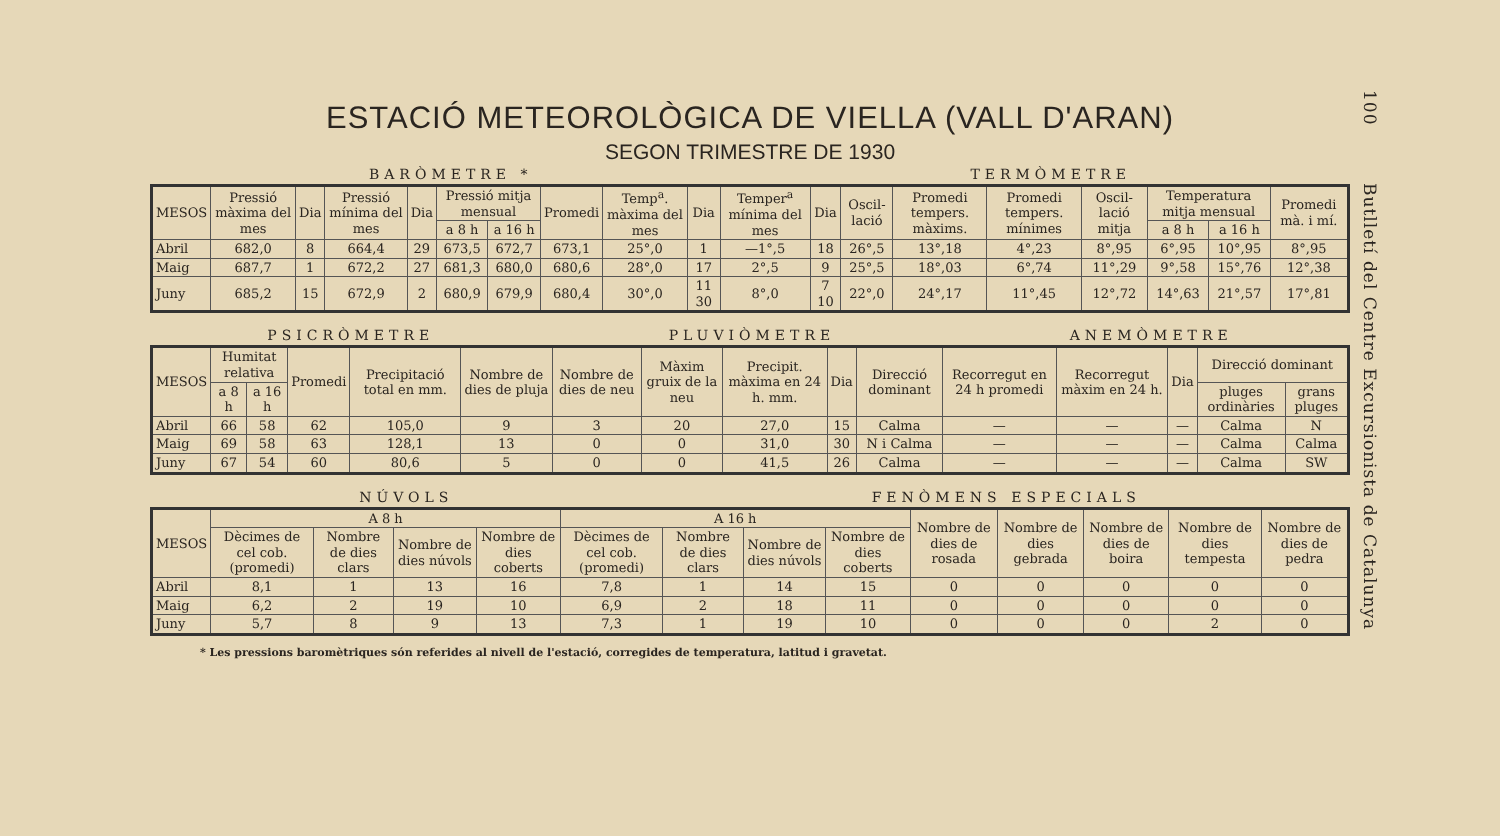100 Butlletí del Centre Excursionista de Catalunya
ESTACIÓ METEOROLÒGICA DE VIELLA (VALL D'ARAN)
SEGON TRIMESTRE DE 1930
BARÒMETRE * TERMÒMETRE
| MESOS | Pressió màxima del mes | Dia | Pressió mínima del mes | Dia | Pressió mitja mensual | | Promedi | Temp<sup>a</sup>. màxima del mes | Dia | Temper<sup>a</sup> mínima del mes | Dia | Oscil-lació | Promedi tempers. màxims. | Promedi tempers. mínimes | Oscil-lació mitja | Temperatura mitja mensual | | Promedi mà. i mí. |
| --- | --- | --- | --- | --- | --- | --- | --- | --- | --- | --- | --- | --- | --- | --- | --- | --- | --- | --- |
| | | | | | a 8 h | a 16 h | | | | | | | | | | a 8 h | a 16 h | |
| Abril | 682,0 | 8 | 664,4 | 29 | 673,5 | 672,7 | 673,1 | 25°,0 | 1 | —1°,5 | 18 | 26°,5 | 13°,18 | 4°,23 | 8°,95 | 6°,95 | 10°,95 | 8°,95 |
| Maig | 687,7 | 1 | 672,2 | 27 | 681,3 | 680,0 | 680,6 | 28°,0 | 17 | 2°,5 | 9 | 25°,5 | 18°,03 | 6°,74 | 11°,29 | 9°,58 | 15°,76 | 12°,38 |
| Juny | 685,2 | 15 | 672,9 | 2 | 680,9 | 679,9 | 680,4 | 30°,0 | 11 30 | 8°,0 | 7 10 | 22°,0 | 24°,17 | 11°,45 | 12°,72 | 14°,63 | 21°,57 | 17°,81 |
PSICRÒMETRE PLUVIÒMETRE ANEMÒMETRE
| MESOS | Humitat relativa | | Promedi | Precipitació total en mm. | Nombre de dies de pluja | Nombre de dies de neu | Màxim gruix de la neu | Precipit. màxima en 24 h. mm. | Dia | Direcció dominant | Recorregut en 24 h promedi | Recorregut màxim en 24 h. | Dia | Direcció dominant | |
| --- | --- | --- | --- | --- | --- | --- | --- | --- | --- | --- | --- | --- | --- | --- | --- |
| | a 8 h | a 16 h | | | | | | | | | | | | pluges ordinàries | grans pluges |
| Abril | 66 | 58 | 62 | 105,0 | 9 | 3 | 20 | 27,0 | 15 | Calma | — | — | — | Calma | N |
| Maig | 69 | 58 | 63 | 128,1 | 13 | 0 | 0 | 31,0 | 30 | N i Calma | — | — | — | Calma | Calma |
| Juny | 67 | 54 | 60 | 80,6 | 5 | 0 | 0 | 41,5 | 26 | Calma | — | — | — | Calma | SW |
NÚVOLS FENÒMENS ESPECIALS
| MESOS | A 8 h | | | | A 16 h | | | | Nombre de dies de rosada | Nombre de dies gebrada | Nombre de dies de boira | Nombre de dies tempesta | Nombre de dies de pedra |
| --- | --- | --- | --- | --- | --- | --- | --- | --- | --- | --- | --- | --- | --- |
| | Dècimes de cel cob. (promedi) | Nombre de dies clars | Nombre de dies núvols | Nombre de dies coberts | Dècimes de cel cob. (promedi) | Nombre de dies clars | Nombre de dies núvols | Nombre de dies coberts | | | | | |
| Abril | 8,1 | 1 | 13 | 16 | 7,8 | 1 | 14 | 15 | 0 | 0 | 0 | 0 | 0 |
| Maig | 6,2 | 2 | 19 | 10 | 6,9 | 2 | 18 | 11 | 0 | 0 | 0 | 0 | 0 |
| Juny | 5,7 | 8 | 9 | 13 | 7,3 | 1 | 19 | 10 | 0 | 0 | 0 | 2 | 0 |
* Les pressions baromètriques són referides al nivell de l'estació, corregides de temperatura, latitud i gravetat.